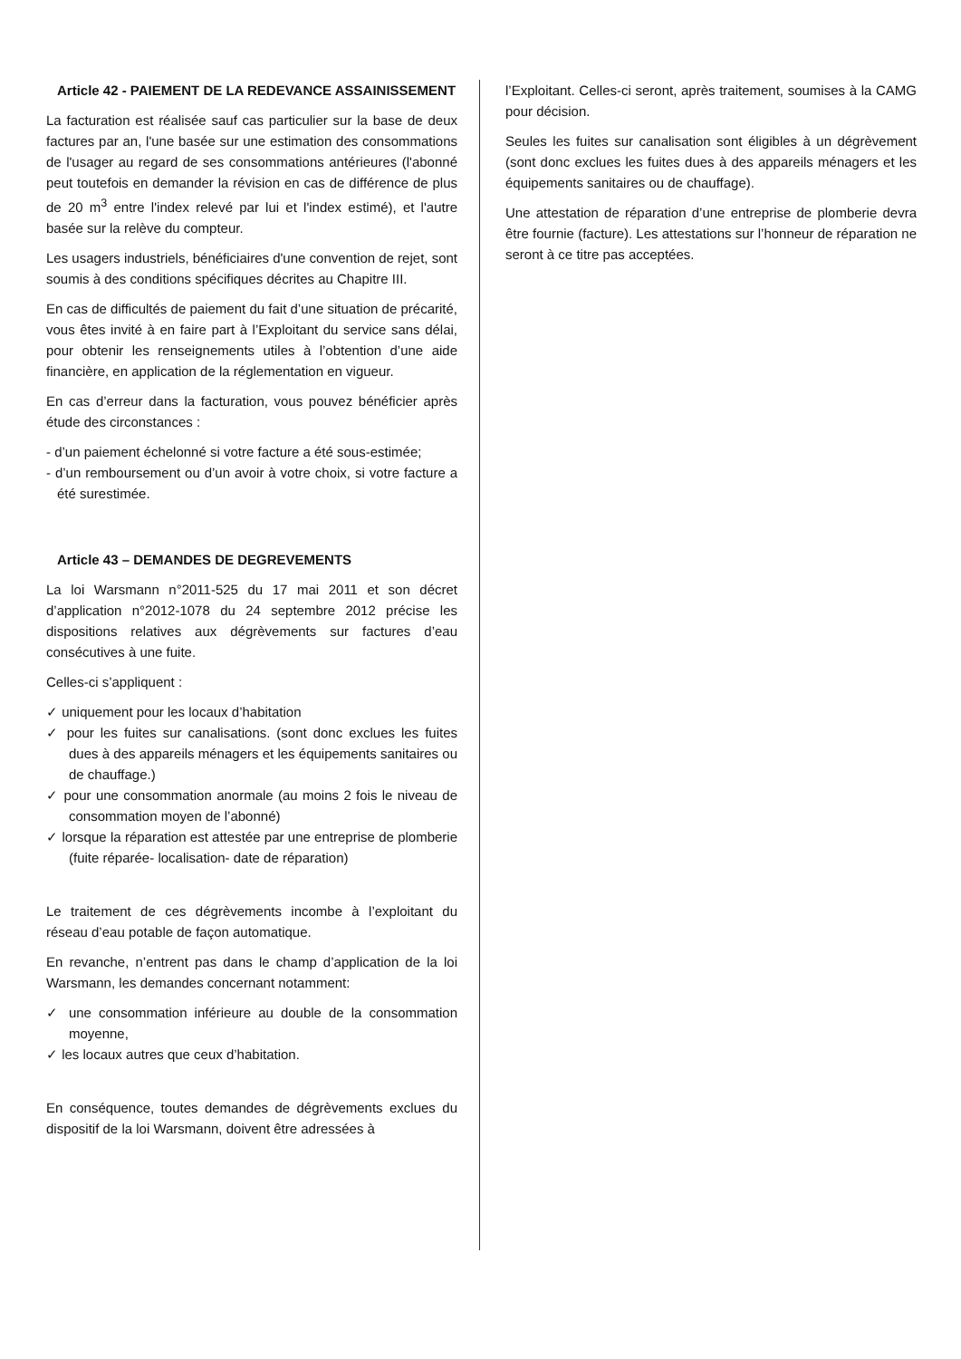Article 42 - PAIEMENT DE LA REDEVANCE ASSAINISSEMENT
La facturation est réalisée sauf cas particulier sur la base de deux factures par an, l'une basée sur une estimation des consommations de l'usager au regard de ses consommations antérieures (l'abonné peut toutefois en demander la révision en cas de différence de plus de 20 m<sup>3</sup> entre l'index relevé par lui et l'index estimé), et l'autre basée sur la relève du compteur.
Les usagers industriels, bénéficiaires d'une convention de rejet, sont soumis à des conditions spécifiques décrites au Chapitre III.
En cas de difficultés de paiement du fait d’une situation de précarité, vous êtes invité à en faire part à l’Exploitant du service sans délai, pour obtenir les renseignements utiles à l’obtention d’une aide financière, en application de la réglementation en vigueur.
En cas d’erreur dans la facturation, vous pouvez bénéficier après étude des circonstances :
- d’un paiement échelonné si votre facture a été sous-estimée;
- d’un remboursement ou d’un avoir à votre choix, si votre facture a été surestimée.
Article 43 – DEMANDES DE DEGREVEMENTS
La loi Warsmann n°2011-525 du 17 mai 2011 et son décret d’application n°2012-1078 du 24 septembre 2012 précise les dispositions relatives aux dégrèvements sur factures d’eau consécutives à une fuite.
Celles-ci s’appliquent :
✓ uniquement pour les locaux d’habitation
✓ pour les fuites sur canalisations. (sont donc exclues les fuites dues à des appareils ménagers et les équipements sanitaires ou de chauffage.)
✓ pour une consommation anormale (au moins 2 fois le niveau de consommation moyen de l’abonné)
✓ lorsque la réparation est attestée par une entreprise de plomberie (fuite réparée- localisation- date de réparation)
Le traitement de ces dégrèvements incombe à l’exploitant du réseau d’eau potable de façon automatique.
En revanche, n’entrent pas dans le champ d’application de la loi Warsmann, les demandes concernant notamment:
✓ une consommation inférieure au double de la consommation moyenne,
✓ les locaux autres que ceux d’habitation.
En conséquence, toutes demandes de dégrèvements exclues du dispositif de la loi Warsmann, doivent être adressées à
l’Exploitant. Celles-ci seront, après traitement, soumises à la CAMG pour décision.
Seules les fuites sur canalisation sont éligibles à un dégrèvement (sont donc exclues les fuites dues à des appareils ménagers et les équipements sanitaires ou de chauffage).
Une attestation de réparation d’une entreprise de plomberie devra être fournie (facture). Les attestations sur l’honneur de réparation ne seront à ce titre pas acceptées.